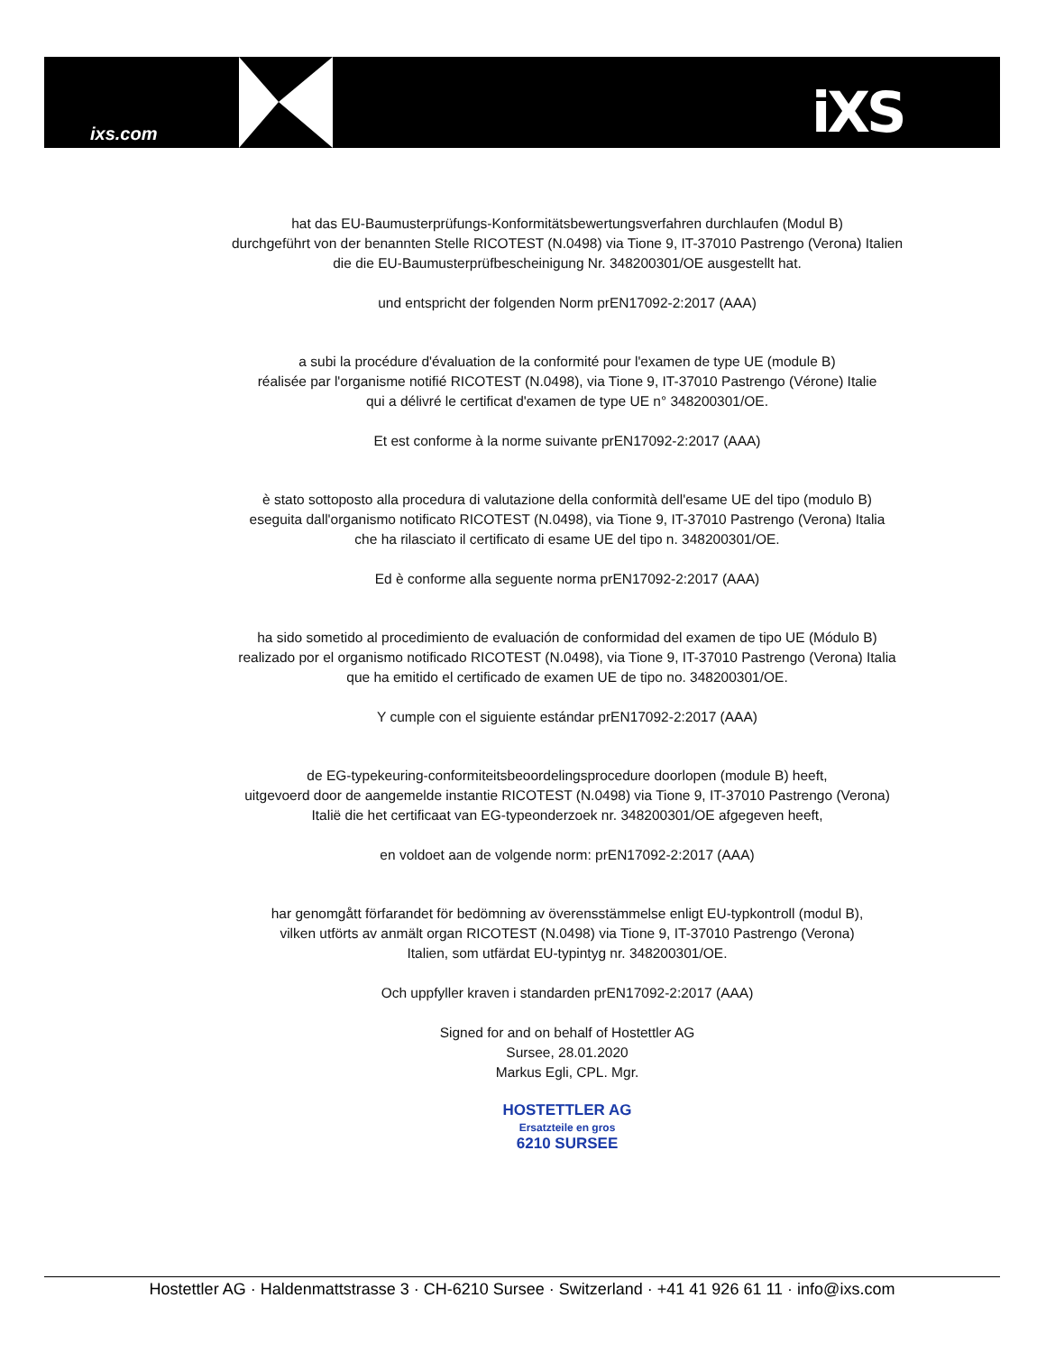ixs.com iXS
hat das EU-Baumusterprüfungs-Konformitätsbewertungsverfahren durchlaufen (Modul B)
durchgeführt von der benannten Stelle RICOTEST (N.0498) via Tione 9, IT-37010 Pastrengo (Verona) Italien
die die EU-Baumusterprüfbescheinigung Nr. 348200301/OE ausgestellt hat.
und entspricht der folgenden Norm prEN17092-2:2017 (AAA)
a subi la procédure d'évaluation de la conformité pour l'examen de type UE (module B)
réalisée par l'organisme notifié RICOTEST (N.0498), via Tione 9, IT-37010 Pastrengo (Vérone) Italie
qui a délivré le certificat d'examen de type UE n° 348200301/OE.
Et est conforme à la norme suivante prEN17092-2:2017 (AAA)
è stato sottoposto alla procedura di valutazione della conformità dell'esame UE del tipo (modulo B)
eseguita dall'organismo notificato RICOTEST (N.0498), via Tione 9, IT-37010 Pastrengo (Verona) Italia
che ha rilasciato il certificato di esame UE del tipo n. 348200301/OE.
Ed è conforme alla seguente norma prEN17092-2:2017 (AAA)
ha sido sometido al procedimiento de evaluación de conformidad del examen de tipo UE (Módulo B)
realizado por el organismo notificado RICOTEST (N.0498), via Tione 9, IT-37010 Pastrengo (Verona) Italia
que ha emitido el certificado de examen UE de tipo no. 348200301/OE.
Y cumple con el siguiente estándar prEN17092-2:2017 (AAA)
de EG-typekeuring-conformiteitsbeoordelingsprocedure doorlopen (module B) heeft,
uitgevoerd door de aangemelde instantie RICOTEST (N.0498) via Tione 9, IT-37010 Pastrengo (Verona)
Italië die het certificaat van EG-typeonderzoek nr. 348200301/OE afgegeven heeft,
en voldoet aan de volgende norm: prEN17092-2:2017 (AAA)
har genomgått förfarandet för bedömning av överensstämmelse enligt EU-typkontroll (modul B),
vilken utförts av anmält organ RICOTEST (N.0498) via Tione 9, IT-37010 Pastrengo (Verona)
Italien, som utfärdat EU-typintyg nr. 348200301/OE.
Och uppfyller kraven i standarden prEN17092-2:2017 (AAA)
Signed for and on behalf of Hostettler AG
Sursee, 28.01.2020
Markus Egli, CPL. Mgr.
HOSTETTLER AG
Ersatzteile en gros
6210 SURSEE
Hostettler AG · Haldenmattstrasse 3 · CH-6210 Sursee · Switzerland · +41 41 926 61 11 · info@ixs.com